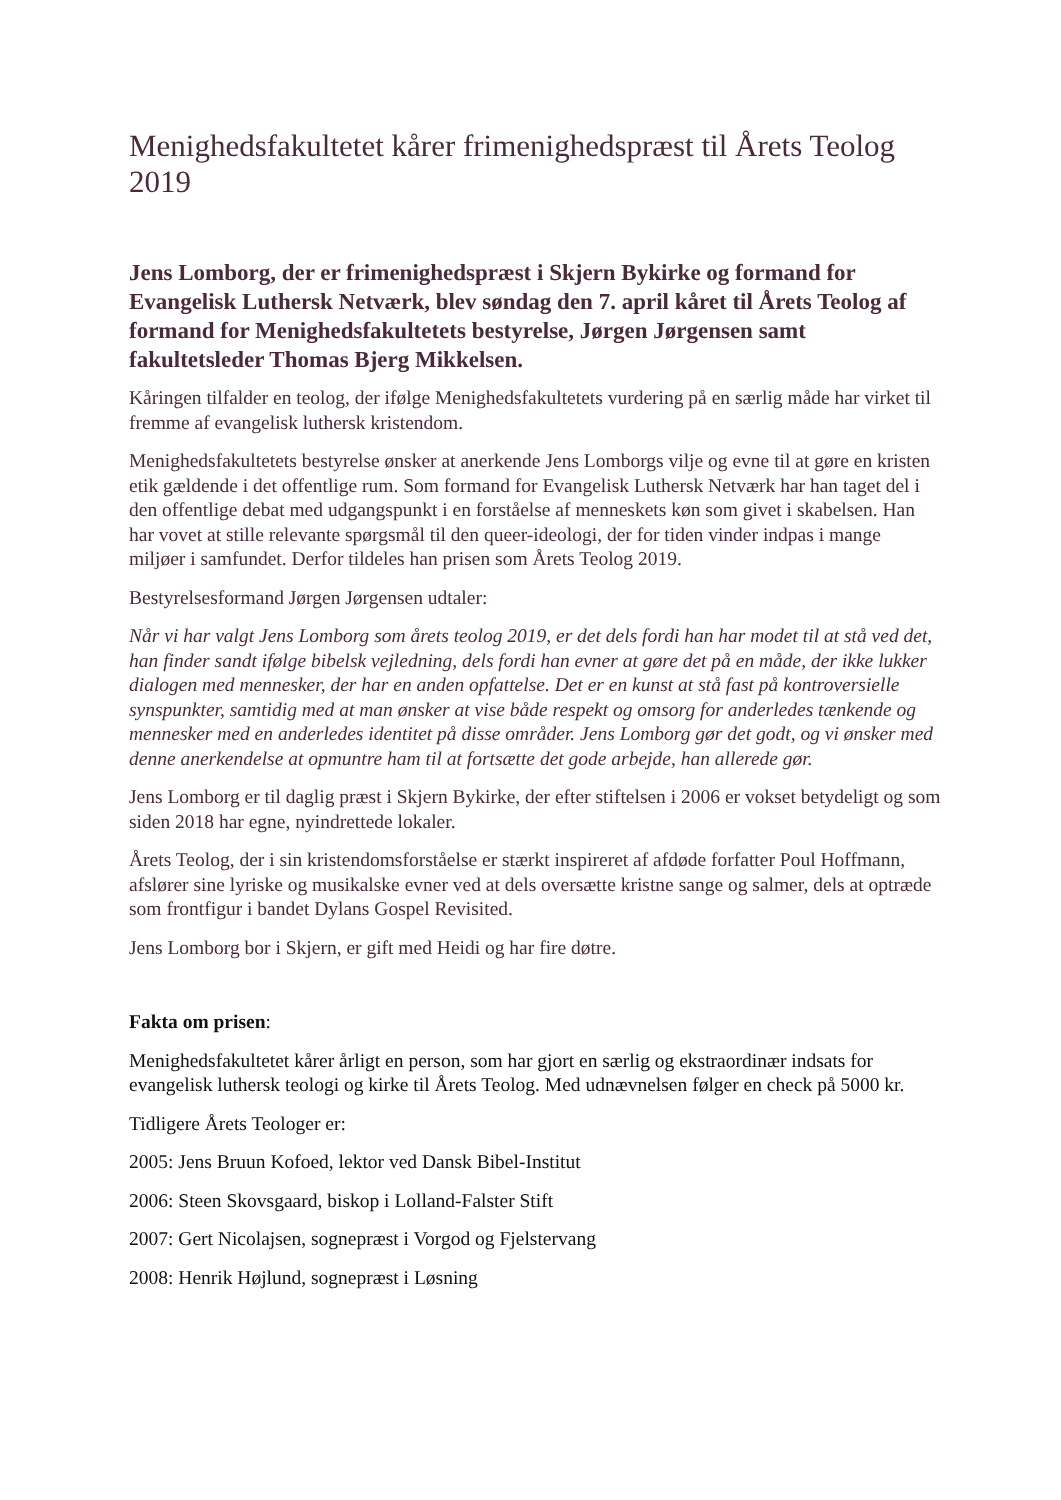Menighedsfakultetet kårer frimenighedspræst til Årets Teolog 2019
Jens Lomborg, der er frimenighedspræst i Skjern Bykirke og formand for Evangelisk Luthersk Netværk, blev søndag den 7. april kåret til Årets Teolog af formand for Menighedsfakultetets bestyrelse, Jørgen Jørgensen samt fakultetsleder Thomas Bjerg Mikkelsen.
Kåringen tilfalder en teolog, der ifølge Menighedsfakultetets vurdering på en særlig måde har virket til fremme af evangelisk luthersk kristendom.
Menighedsfakultetets bestyrelse ønsker at anerkende Jens Lomborgs vilje og evne til at gøre en kristen etik gældende i det offentlige rum. Som formand for Evangelisk Luthersk Netværk har han taget del i den offentlige debat med udgangspunkt i en forståelse af menneskets køn som givet i skabelsen. Han har vovet at stille relevante spørgsmål til den queer-ideologi, der for tiden vinder indpas i mange miljøer i samfundet. Derfor tildeles han prisen som Årets Teolog 2019.
Bestyrelsesformand Jørgen Jørgensen udtaler:
Når vi har valgt Jens Lomborg som årets teolog 2019, er det dels fordi han har modet til at stå ved det, han finder sandt ifølge bibelsk vejledning, dels fordi han evner at gøre det på en måde, der ikke lukker dialogen med mennesker, der har en anden opfattelse. Det er en kunst at stå fast på kontroversielle synspunkter, samtidig med at man ønsker at vise både respekt og omsorg for anderledes tænkende og mennesker med en anderledes identitet på disse områder. Jens Lomborg gør det godt, og vi ønsker med denne anerkendelse at opmuntre ham til at fortsætte det gode arbejde, han allerede gør.
Jens Lomborg er til daglig præst i Skjern Bykirke, der efter stiftelsen i 2006 er vokset betydeligt og som siden 2018 har egne, nyindrettede lokaler.
Årets Teolog, der i sin kristendomsforståelse er stærkt inspireret af afdøde forfatter Poul Hoffmann, afslører sine lyriske og musikalske evner ved at dels oversætte kristne sange og salmer, dels at optræde som frontfigur i bandet Dylans Gospel Revisited.
Jens Lomborg bor i Skjern, er gift med Heidi og har fire døtre.
Fakta om prisen:
Menighedsfakultetet kårer årligt en person, som har gjort en særlig og ekstraordinær indsats for evangelisk luthersk teologi og kirke til Årets Teolog. Med udnævnelsen følger en check på 5000 kr.
Tidligere Årets Teologer er:
2005: Jens Bruun Kofoed, lektor ved Dansk Bibel-Institut
2006: Steen Skovsgaard, biskop i Lolland-Falster Stift
2007: Gert Nicolajsen, sognepræst i Vorgod og Fjelstervang
2008: Henrik Højlund, sognepræst i Løsning